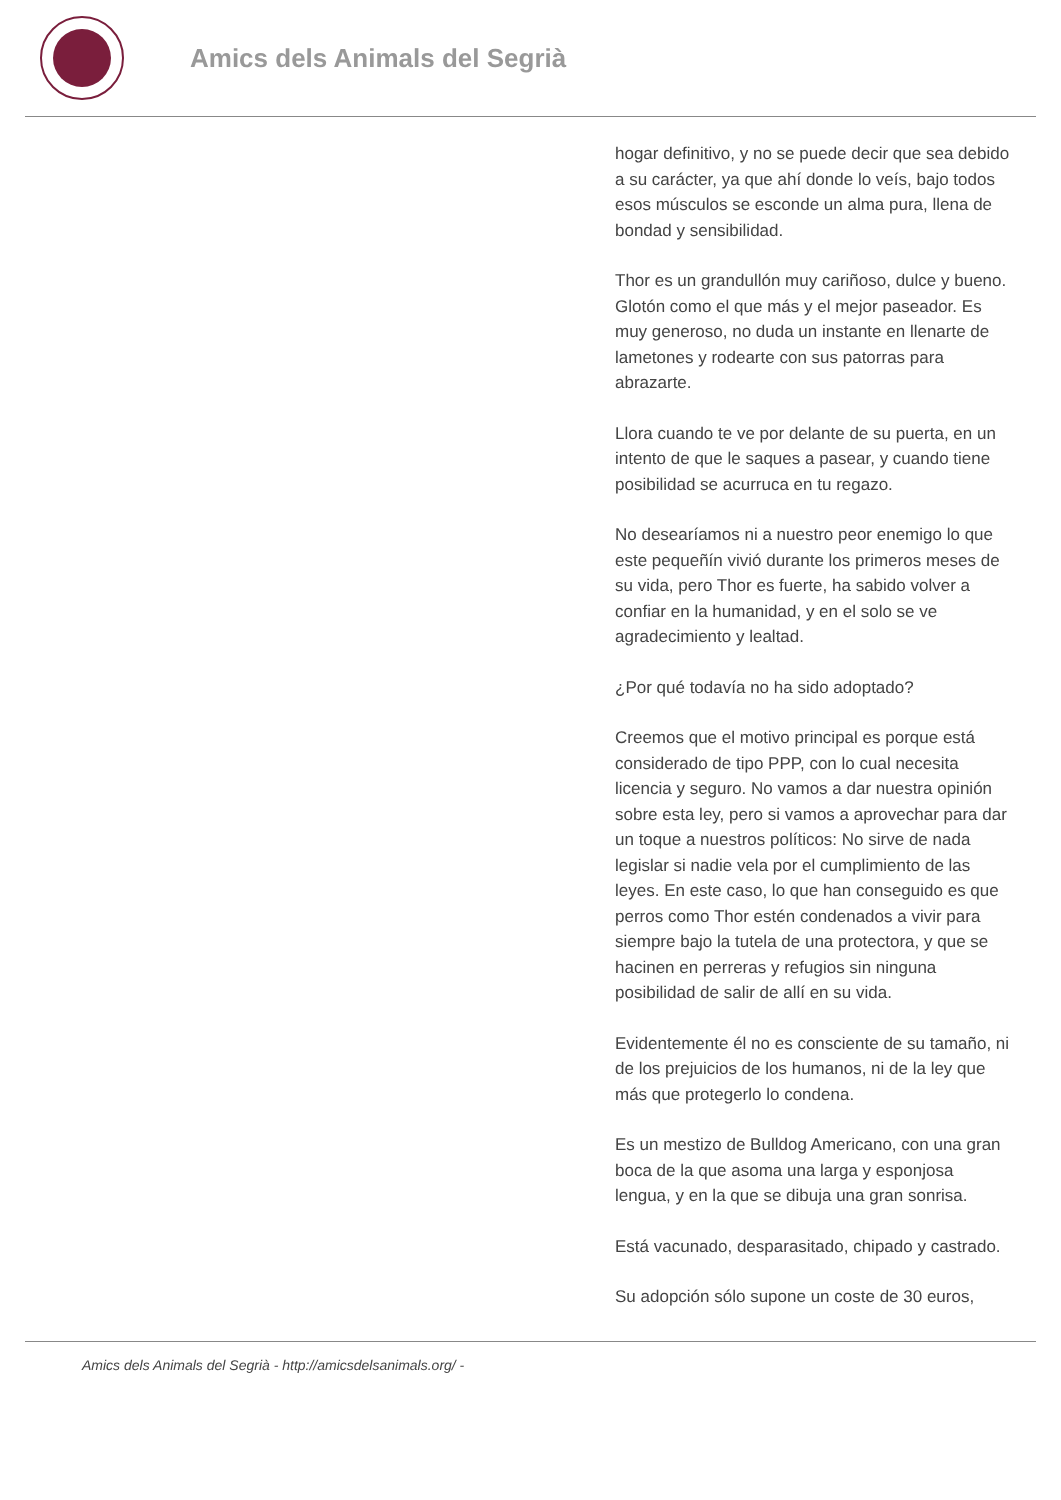Amics dels Animals del Segrià
hogar definitivo, y no se puede decir que sea debido a su carácter, ya que ahí donde lo veís, bajo todos esos músculos se esconde un alma pura, llena de bondad y sensibilidad.
Thor es un grandullón muy cariñoso, dulce y bueno. Glotón como el que más y el mejor paseador. Es muy generoso, no duda un instante en llenarte de lametones y rodearte con sus patorras para abrazarte.
Llora cuando te ve por delante de su puerta, en un intento de que le saques a pasear, y cuando tiene posibilidad se acurruca en tu regazo.
No desearíamos ni a nuestro peor enemigo lo que este pequeñín vivió durante los primeros meses de su vida, pero Thor es fuerte, ha sabido volver a confiar en la humanidad, y en el solo se ve agradecimiento y lealtad.
¿Por qué todavía no ha sido adoptado?
Creemos que el motivo principal es porque está considerado de tipo PPP, con lo cual necesita licencia y seguro. No vamos a dar nuestra opinión sobre esta ley, pero si vamos a aprovechar para dar un toque a nuestros políticos: No sirve de nada legislar si nadie vela por el cumplimiento de las leyes. En este caso, lo que han conseguido es que perros como Thor estén condenados a vivir para siempre bajo la tutela de una protectora, y que se hacinen en perreras y refugios sin ninguna posibilidad de salir de allí en su vida.
Evidentemente él no es consciente de su tamaño, ni de los prejuicios de los humanos, ni de la ley que más que protegerlo lo condena.
Es un mestizo de Bulldog Americano, con una gran boca de la que asoma una larga y esponjosa lengua, y en la que se dibuja una gran sonrisa.
Está vacunado, desparasitado, chipado y castrado.
Su adopción sólo supone un coste de 30 euros,
Amics dels Animals del Segrià - http://amicsdelsanimals.org/ -